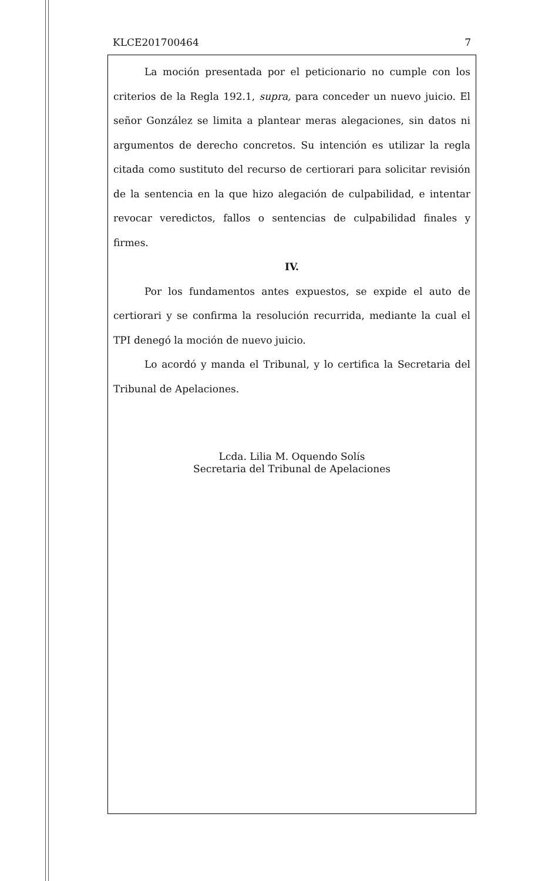KLCE201700464 7
La moción presentada por el peticionario no cumple con los criterios de la Regla 192.1, supra, para conceder un nuevo juicio. El señor González se limita a plantear meras alegaciones, sin datos ni argumentos de derecho concretos. Su intención es utilizar la regla citada como sustituto del recurso de certiorari para solicitar revisión de la sentencia en la que hizo alegación de culpabilidad, e intentar revocar veredictos, fallos o sentencias de culpabilidad finales y firmes.
IV.
Por los fundamentos antes expuestos, se expide el auto de certiorari y se confirma la resolución recurrida, mediante la cual el TPI denegó la moción de nuevo juicio.
Lo acordó y manda el Tribunal, y lo certifica la Secretaria del Tribunal de Apelaciones.
Lcda. Lilia M. Oquendo Solís
Secretaria del Tribunal de Apelaciones